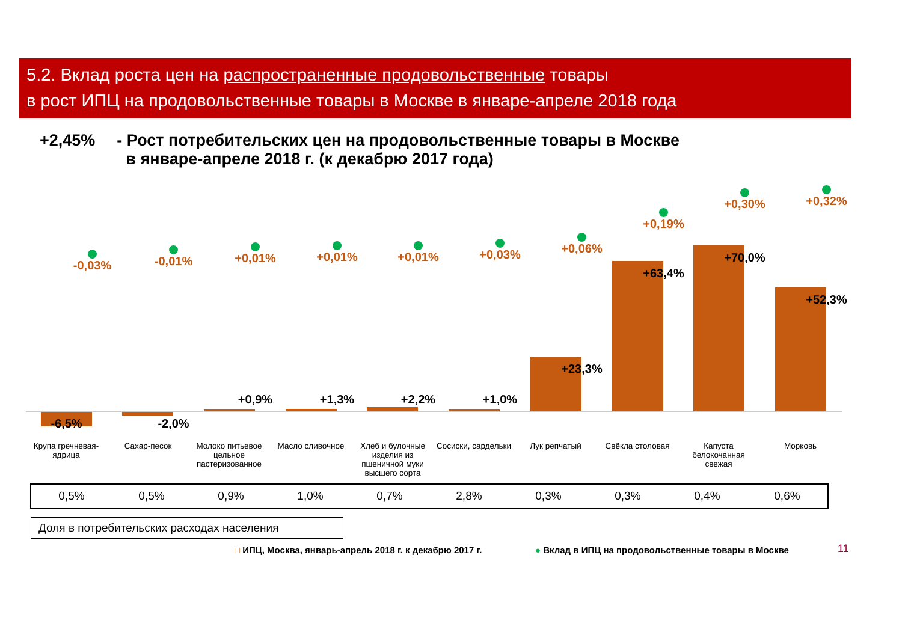5.2. Вклад роста цен на распространенные продовольственные товары
в рост ИПЦ на продовольственные товары в Москве в январе-апреле 2018 года
+2,45% - Рост потребительских цен на продовольственные товары в Москве
в январе-апреле 2018 г. (к декабрю 2017 года)
-0,03%
-6,5%
-0,01%
-2,0%
+0,01%
+0,9%
+0,01%
+1,3%
+0,01%
+2,2%
+0,03%
+1,0%
+0,06%
+23,3%
+0,19%
+63,4%
+0,30%
+70,0%
+0,32%
+52,3%
Крупа гречневая-ядрица
Сахар-песок
Молоко питьевое цельное пастеризованное
Масло сливочное
Хлеб и булочные изделия из пшеничной муки высшего сорта
Сосиски, сардельки
Лук репчатый Свёкла столовая
Капуста белокочанная свежая
Морковь
| 0,5% | 0,5% | 0,9% | 1,0% | 0,7% | 2,8% | 0,3% | 0,3% | 0,4% | 0,6% |
Доля в потребительских расходах населения
□ ИПЦ, Москва, январь-апрель 2018 г. к декабрю 2017 г.
● Вклад в ИПЦ на продовольственные товары в Москве
11